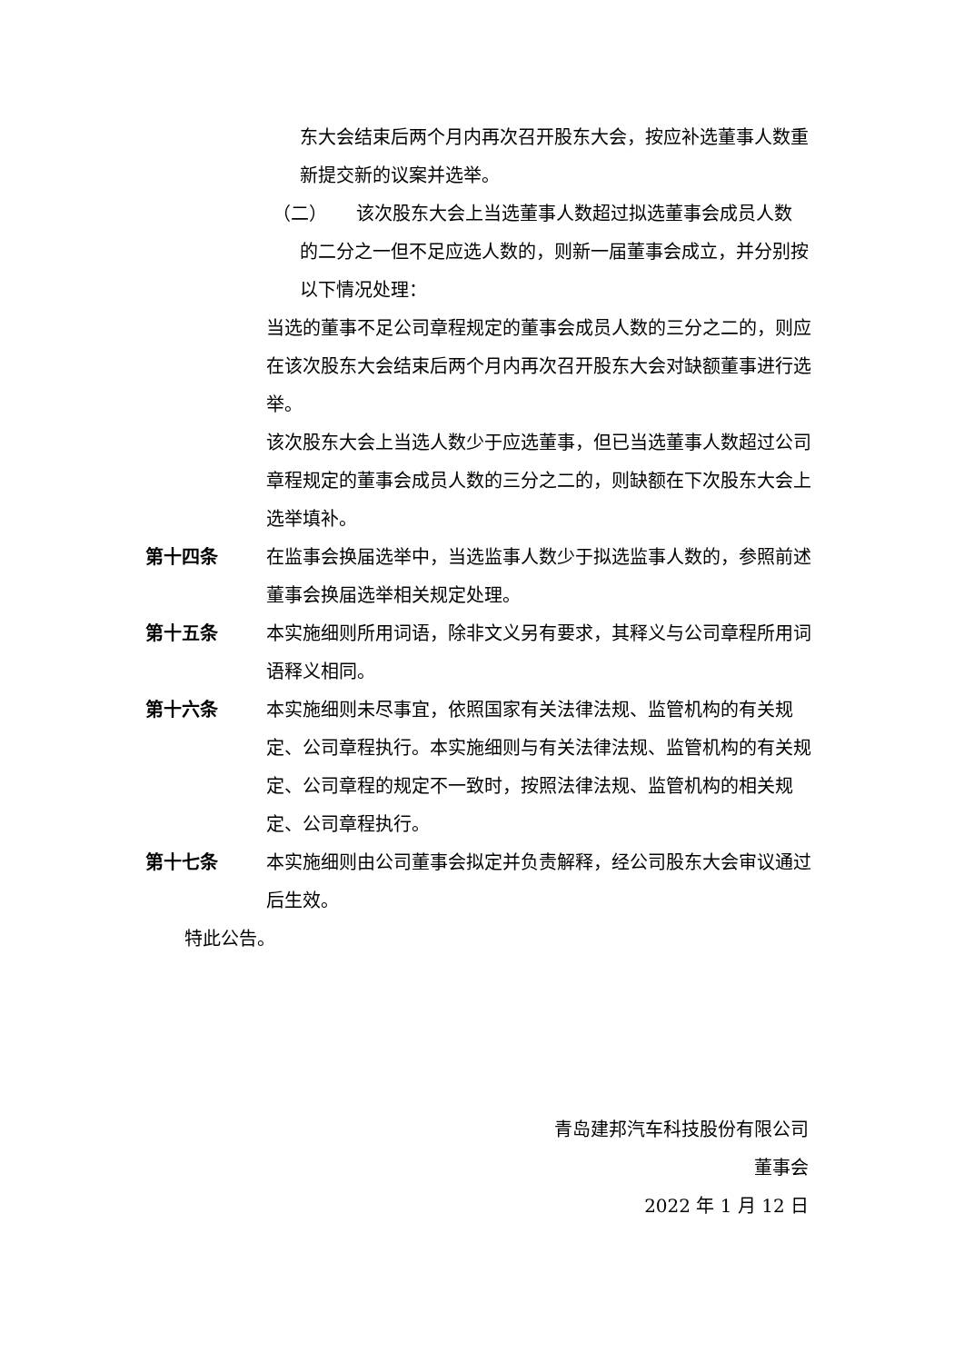东大会结束后两个月内再次召开股东大会，按应补选董事人数重新提交新的议案并选举。
（二） 该次股东大会上当选董事人数超过拟选董事会成员人数
的二分之一但不足应选人数的，则新一届董事会成立，并分别按以下情况处理：
当选的董事不足公司章程规定的董事会成员人数的三分之二的，则应在该次股东大会结束后两个月内再次召开股东大会对缺额董事进行选举。
该次股东大会上当选人数少于应选董事，但已当选董事人数超过公司章程规定的董事会成员人数的三分之二的，则缺额在下次股东大会上选举填补。
第十四条 在监事会换届选举中，当选监事人数少于拟选监事人数的，参照前述董事会换届选举相关规定处理。
第十五条 本实施细则所用词语，除非文义另有要求，其释义与公司章程所用词语释义相同。
第十六条 本实施细则未尽事宜，依照国家有关法律法规、监管机构的有关规定、公司章程执行。本实施细则与有关法律法规、监管机构的有关规定、公司章程的规定不一致时，按照法律法规、监管机构的相关规定、公司章程执行。
第十七条 本实施细则由公司董事会拟定并负责解释，经公司股东大会审议通过后生效。
特此公告。
青岛建邦汽车科技股份有限公司
董事会
2022 年 1 月 12 日